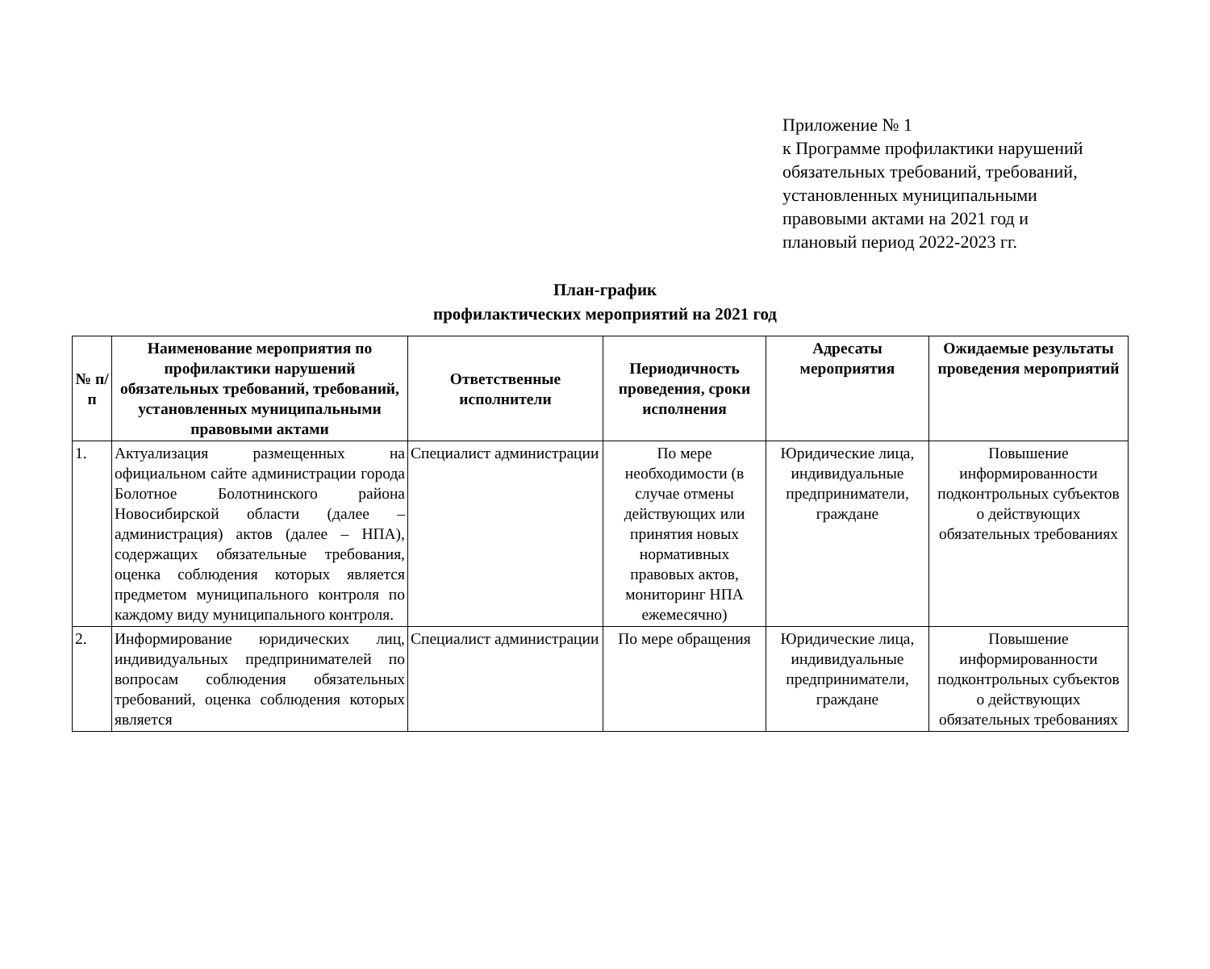Приложение № 1
к Программе профилактики нарушений
обязательных требований, требований,
установленных муниципальными
правовыми актами на 2021 год и
плановый период 2022-2023 гг.
План-график
профилактических мероприятий на 2021 год
| № п/ п | Наименование мероприятия по профилактики нарушений обязательных требований, требований, установленных муниципальными правовыми актами | Ответственные исполнители | Периодичность проведения, сроки исполнения | Адресаты мероприятия | Ожидаемые результаты проведения мероприятий |
| --- | --- | --- | --- | --- | --- |
| 1. | Актуализация размещенных на официальном сайте администрации города Болотное Болотнинского района Новосибирской области (далее – администрация) актов (далее – НПА), содержащих обязательные требования, оценка соблюдения которых является предметом муниципального контроля по каждому виду муниципального контроля. | Специалист администрации | По мере необходимости (в случае отмены действующих или принятия новых нормативных правовых актов, мониторинг НПА ежемесячно) | Юридические лица, индивидуальные предприниматели, граждане | Повышение информированности подконтрольных субъектов о действующих обязательных требованиях |
| 2. | Информирование юридических лиц, индивидуальных предпринимателей по вопросам соблюдения обязательных требований, оценка соблюдения которых является | Специалист администрации | По мере обращения | Юридические лица, индивидуальные предприниматели, граждане | Повышение информированности подконтрольных субъектов о действующих обязательных требованиях |